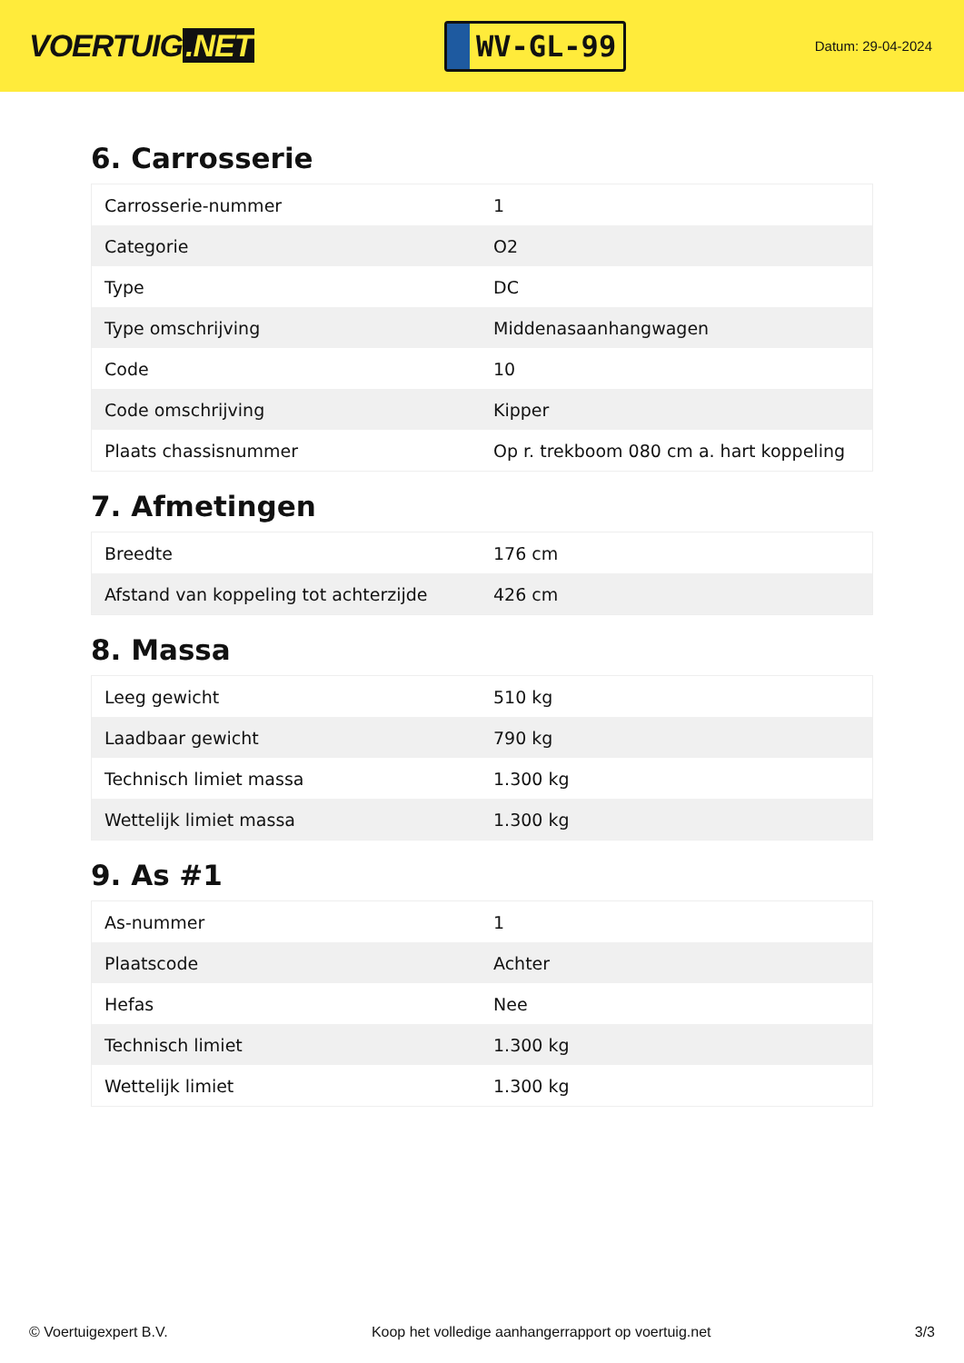VOERTUIG.NET
WV-GL-99
Datum: 29-04-2024
6. Carrosserie
| Carrosserie-nummer | 1 |
| Categorie | O2 |
| Type | DC |
| Type omschrijving | Middenasaanhangwagen |
| Code | 10 |
| Code omschrijving | Kipper |
| Plaats chassisnummer | Op r. trekboom 080 cm a. hart koppeling |
7. Afmetingen
| Breedte | 176 cm |
| Afstand van koppeling tot achterzijde | 426 cm |
8. Massa
| Leeg gewicht | 510 kg |
| Laadbaar gewicht | 790 kg |
| Technisch limiet massa | 1.300 kg |
| Wettelijk limiet massa | 1.300 kg |
9. As #1
| As-nummer | 1 |
| Plaatscode | Achter |
| Hefas | Nee |
| Technisch limiet | 1.300 kg |
| Wettelijk limiet | 1.300 kg |
© Voertuigexpert B.V. Koop het volledige aanhangerrapport op voertuig.net 3/3